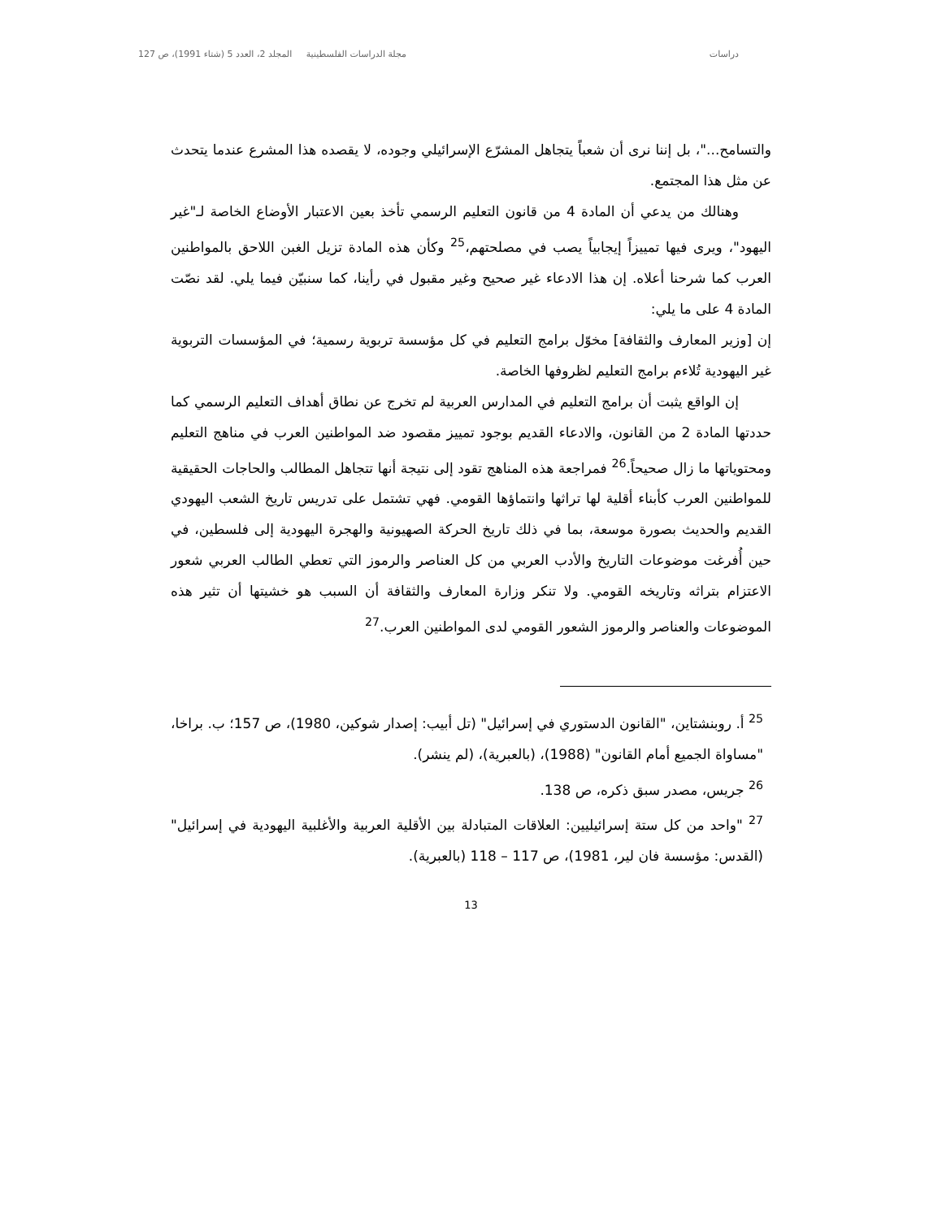دراسات مجلة الدراسات الفلسطينية المجلد 2، العدد 5 (شتاء 1991)، ص 127
والتسامح..."، بل إننا نرى أن شعباً يتجاهل المشرّع الإسرائيلي وجوده، لا يقصده هذا المشرع عندما يتحدث عن مثل هذا المجتمع.
وهنالك من يدعي أن المادة 4 من قانون التعليم الرسمي تأخذ بعين الاعتبار الأوضاع الخاصة لـ"غير اليهود"، ويرى فيها تمييزاً إيجابياً يصب في مصلحتهم،<sup>25</sup> وكأن هذه المادة تزيل الغبن اللاحق بالمواطنين العرب كما شرحنا أعلاه. إن هذا الادعاء غير صحيح وغير مقبول في رأينا، كما سنبيّن فيما يلي. لقد نصّت المادة 4 على ما يلي:
إن [وزير المعارف والثقافة] مخوّل برامج التعليم في كل مؤسسة تربوية رسمية؛ في المؤسسات التربوية غير اليهودية تُلاءم برامج التعليم لظروفها الخاصة.
إن الواقع يثبت أن برامج التعليم في المدارس العربية لم تخرج عن نطاق أهداف التعليم الرسمي كما حددتها المادة 2 من القانون، والادعاء القديم بوجود تمييز مقصود ضد المواطنين العرب في مناهج التعليم ومحتوياتها ما زال صحيحاً.<sup>26</sup> فمراجعة هذه المناهج تقود إلى نتيجة أنها تتجاهل المطالب والحاجات الحقيقية للمواطنين العرب كأبناء أقلية لها تراثها وانتماؤها القومي. فهي تشتمل على تدريس تاريخ الشعب اليهودي القديم والحديث بصورة موسعة، بما في ذلك تاريخ الحركة الصهيونية والهجرة اليهودية إلى فلسطين، في حين أُفرغت موضوعات التاريخ والأدب العربي من كل العناصر والرموز التي تعطي الطالب العربي شعور الاعتزام بتراثه وتاريخه القومي. ولا تنكر وزارة المعارف والثقافة أن السبب هو خشيتها أن تثير هذه الموضوعات والعناصر والرموز الشعور القومي لدى المواطنين العرب.<sup>27</sup>
<sup>25</sup> أ. روبنشتاين، "القانون الدستوري في إسرائيل" (تل أبيب: إصدار شوكين، 1980)، ص 157؛ ب. براخا، "مساواة الجميع أمام القانون" (1988)، (بالعبرية)، (لم ينشر).
<sup>26</sup> جريس، مصدر سبق ذكره، ص 138.
<sup>27</sup> "واحد من كل ستة إسرائيليين: العلاقات المتبادلة بين الأقلية العربية والأغلبية اليهودية في إسرائيل" (القدس: مؤسسة فان لير، 1981)، ص 117 – 118 (بالعبرية).
13